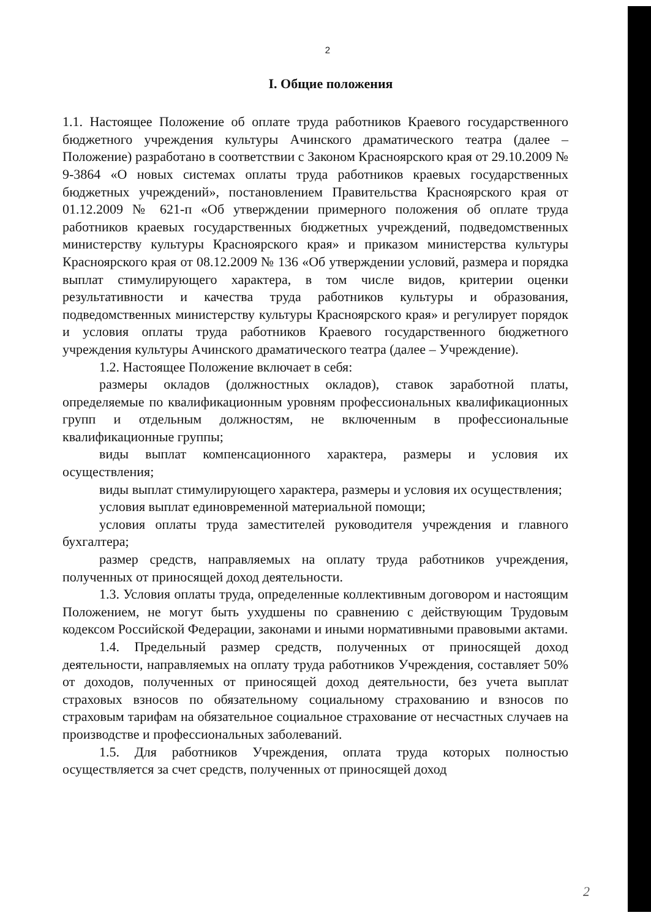2
I. Общие положения
1.1. Настоящее Положение об оплате труда работников Краевого государственного бюджетного учреждения культуры Ачинского драматического театра (далее – Положение) разработано в соответствии с Законом Красноярского края от 29.10.2009 № 9-3864 «О новых системах оплаты труда работников краевых государственных бюджетных учреждений», постановлением Правительства Красноярского края от 01.12.2009 № 621-п «Об утверждении примерного положения об оплате труда работников краевых государственных бюджетных учреждений, подведомственных министерству культуры Красноярского края» и приказом министерства культуры Красноярского края от 08.12.2009 № 136 «Об утверждении условий, размера и порядка выплат стимулирующего характера, в том числе видов, критерии оценки результативности и качества труда работников культуры и образования, подведомственных министерству культуры Красноярского края» и регулирует порядок и условия оплаты труда работников Краевого государственного бюджетного учреждения культуры Ачинского драматического театра (далее – Учреждение).
1.2. Настоящее Положение включает в себя:
размеры окладов (должностных окладов), ставок заработной платы, определяемые по квалификационным уровням профессиональных квалификационных групп и отдельным должностям, не включенным в профессиональные квалификационные группы;
виды выплат компенсационного характера, размеры и условия их осуществления;
виды выплат стимулирующего характера, размеры и условия их осуществления;
условия выплат единовременной материальной помощи;
условия оплаты труда заместителей руководителя учреждения и главного бухгалтера;
размер средств, направляемых на оплату труда работников учреждения, полученных от приносящей доход деятельности.
1.3. Условия оплаты труда, определенные коллективным договором и настоящим Положением, не могут быть ухудшены по сравнению с действующим Трудовым кодексом Российской Федерации, законами и иными нормативными правовыми актами.
1.4. Предельный размер средств, полученных от приносящей доход деятельности, направляемых на оплату труда работников Учреждения, составляет 50% от доходов, полученных от приносящей доход деятельности, без учета выплат страховых взносов по обязательному социальному страхованию и взносов по страховым тарифам на обязательное социальное страхование от несчастных случаев на производстве и профессиональных заболеваний.
1.5. Для работников Учреждения, оплата труда которых полностью осуществляется за счет средств, полученных от приносящей доход
2